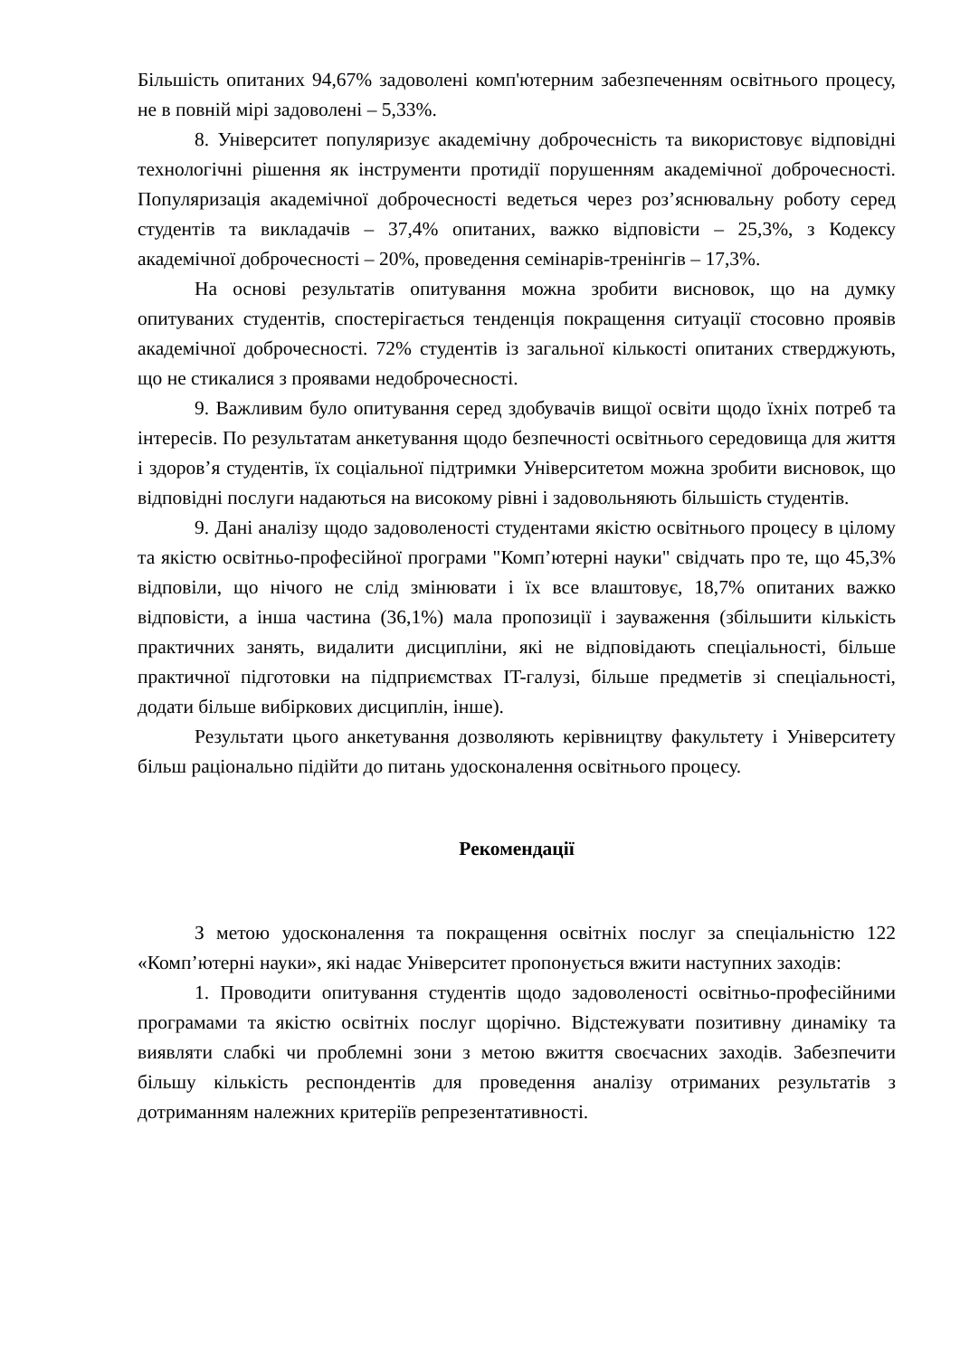Більшість опитаних 94,67% задоволені комп'ютерним забезпеченням освітнього процесу, не в повній мірі задоволені – 5,33%.
8. Університет популяризує академічну доброчесність та використовує відповідні технологічні рішення як інструменти протидії порушенням академічної доброчесності. Популяризація академічної доброчесності ведеться через роз’яснювальну роботу серед студентів та викладачів – 37,4% опитаних, важко відповісти – 25,3%, з Кодексу академічної доброчесності – 20%, проведення семінарів-тренінгів – 17,3%.
На основі результатів опитування можна зробити висновок, що на думку опитуваних студентів, спостерігається тенденція покращення ситуації стосовно проявів академічної доброчесності. 72% студентів із загальної кількості опитаних стверджують, що не стикалися з проявами недоброчесності.
9. Важливим було опитування серед здобувачів вищої освіти щодо їхніх потреб та інтересів. По результатам анкетування щодо безпечності освітнього середовища для життя і здоров’я студентів, їх соціальної підтримки Університетом можна зробити висновок, що відповідні послуги надаються на високому рівні і задовольняють більшість студентів.
9. Дані аналізу щодо задоволеності студентами якістю освітнього процесу в цілому та якістю освітньо-професійної програми "Комп’ютерні науки" свідчать про те, що 45,3% відповіли, що нічого не слід змінювати і їх все влаштовує, 18,7% опитаних важко відповісти, а інша частина (36,1%) мала пропозиції і зауваження (збільшити кількість практичних занять, видалити дисципліни, які не відповідають спеціальності, більше практичної підготовки на підприємствах IT-галузі, більше предметів зі спеціальності, додати більше вибіркових дисциплін, інше).
Результати цього анкетування дозволяють керівництву факультету і Університету більш раціонально підійти до питань удосконалення освітнього процесу.
Рекомендації
З метою удосконалення та покращення освітніх послуг за спеціальністю 122 «Комп’ютерні науки», які надає Університет пропонується вжити наступних заходів:
1. Проводити опитування студентів щодо задоволеності освітньо-професійними програмами та якістю освітніх послуг щорічно. Відстежувати позитивну динаміку та виявляти слабкі чи проблемні зони з метою вжиття своєчасних заходів. Забезпечити більшу кількість респондентів для проведення аналізу отриманих результатів з дотриманням належних критеріїв репрезентативності.